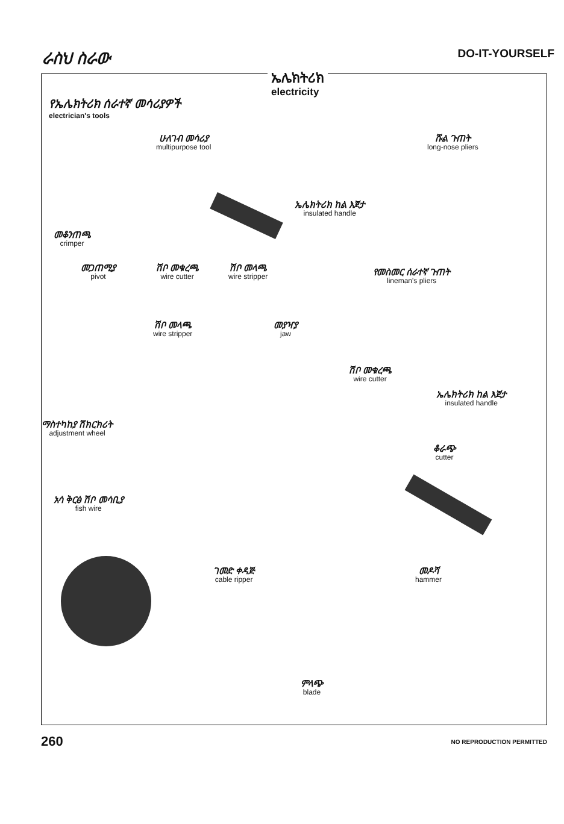ራስህ ስራው
DO-IT-YOURSELF
ኤሌክትሪክ
electricity
የኤሌክትሪክ ሰራተኛ መሳሪያዎች
electrician's tools
ሁለገብ መሳሪያ
multipurpose tool
ሹል ጉጠት
long-nose pliers
ኤሌክትሪክ ከል እጀታ
insulated handle
መቆንጠጫ
crimper
መጋጠሚያ
pivot
ሽቦ መቁረጫ
wire cutter
ሽቦ መላጫ
wire stripper
የመስመር ሰራተኛ ጉጠት
lineman's pliers
ሽቦ መላጫ
wire stripper
መያዣያ
jaw
ሽቦ መቁረጫ
wire cutter
ኤሌክትሪክ ከል እጀታ
insulated handle
ማስተካከያ ሽክርክሪት
adjustment wheel
ቆራጭ
cutter
አሳ ቅርፅ ሽቦ መሳቢያ
fish wire
ገመድ ቀዳጅ
cable ripper
መዶሻ
hammer
ምላጭ
blade
260
NO REPRODUCTION PERMITTED